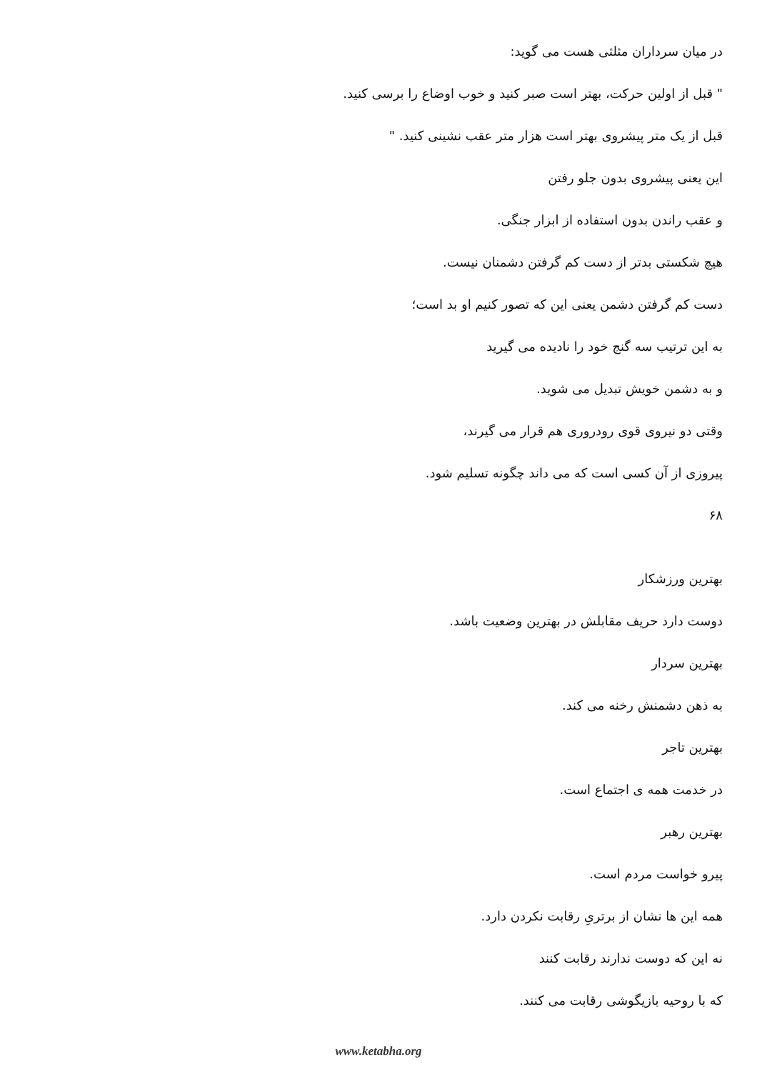در میان سرداران مثلثی هست می گوید:
" قبل از اولین حرکت، بهتر است صبر کنید و خوب اوضاع را برسی کنید.
قبل از یک متر پیشروی بهتر است هزار متر عقب نشینی کنید. "
این یعنی پیشروی بدون جلو رفتن
و عقب راندن بدون استفاده از ابزار جنگی.
هیچ شکستی بدتر از دست کم گرفتن دشمنان نیست.
دست کم گرفتن دشمن یعنی این که تصور کنیم او بد است؛
به این ترتیب سه گنج خود را نادیده می گیرید
و به دشمن خویش تبدیل می شوید.
وقتی دو نیروی قوی رودروری هم قرار می گیرند،
پیروزی از آن کسی است که می داند چگونه تسلیم شود.
۶۸
بهترین ورزشکار
دوست دارد حریف مقابلش در بهترین وضعیت باشد.
بهترین سردار
به ذهن دشمنش رخنه می کند.
بهترین تاجر
در خدمت همه ی اجتماع است.
بهترین رهبر
پیرو خواست مردم است.
همه این ها نشان از برتریِ رقابت نکردن دارد.
نه این که دوست ندارند رقابت کنند
که با روحیه بازیگوشی رقابت می کنند.
www.ketabha.org